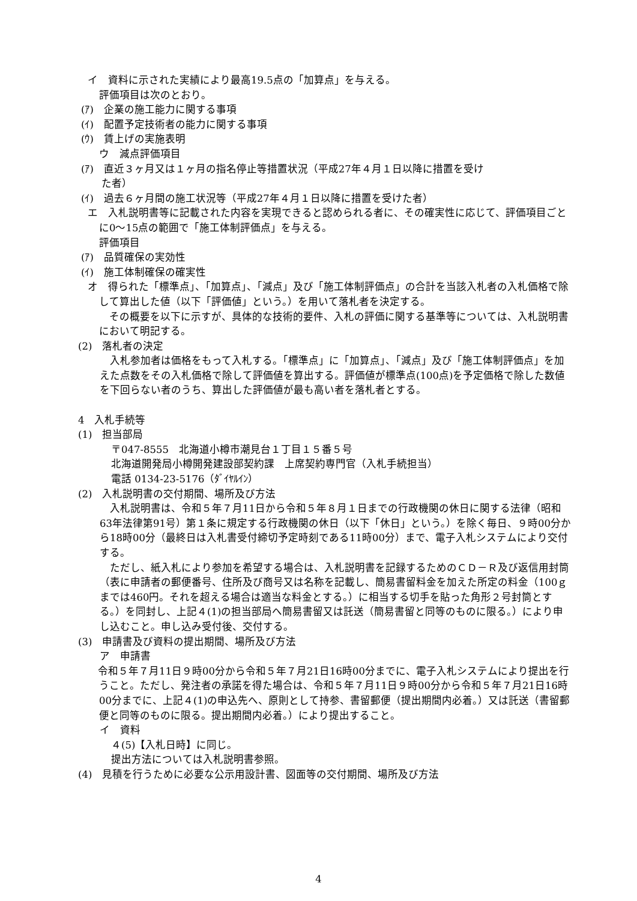イ　資料に示された実績により最高19.5点の「加算点」を与える。
評価項目は次のとおり。
(ｱ)　企業の施工能力に関する事項
(ｲ)　配置予定技術者の能力に関する事項
(ｳ)　賃上げの実施表明
ウ　減点評価項目
(ｱ)　直近３ヶ月又は１ヶ月の指名停止等措置状況（平成27年４月１日以降に措置を受け
　　た者）
(ｲ)　過去６ヶ月間の施工状況等（平成27年４月１日以降に措置を受けた者）
エ　入札説明書等に記載された内容を実現できると認められる者に、その確実性に応じて、評価項目ごとに0～15点の範囲で「施工体制評価点」を与える。
評価項目
(ｱ)　品質確保の実効性
(ｲ)　施工体制確保の確実性
オ　得られた「標準点」、「加算点」、「減点」及び「施工体制評価点」の合計を当該入札者の入札価格で除して算出した値（以下「評価値」という。）を用いて落札者を決定する。
　その概要を以下に示すが、具体的な技術的要件、入札の評価に関する基準等については、入札説明書において明記する。
(2)　落札者の決定
　入札参加者は価格をもって入札する。「標準点」に「加算点」、「減点」及び「施工体制評価点」を加えた点数をその入札価格で除して評価値を算出する。評価値が標準点(100点)を予定価格で除した数値を下回らない者のうち、算出した評価値が最も高い者を落札者とする。
4　入札手続等
(1)　担当部局
〒047-8555　北海道小樽市潮見台１丁目１５番５号
北海道開発局小樽開発建設部契約課　上席契約専門官（入札手続担当）
電話 0134-23-5176（ﾀﾞｲﾔﾙｲﾝ）
(2)　入札説明書の交付期間、場所及び方法
　入札説明書は、令和５年７月11日から令和５年８月１日までの行政機関の休日に関する法律（昭和63年法律第91号）第１条に規定する行政機関の休日（以下「休日」という。）を除く毎日、９時00分から18時00分（最終日は入札書受付締切予定時刻である11時00分）まで、電子入札システムにより交付する。
　ただし、紙入札により参加を希望する場合は、入札説明書を記録するためのＣＤ－Ｒ及び返信用封筒（表に申請者の郵便番号、住所及び商号又は名称を記載し、簡易書留料金を加えた所定の料金（100ｇまでは460円。それを超える場合は適当な料金とする。）に相当する切手を貼った角形２号封筒とする。）を同封し、上記４(1)の担当部局へ簡易書留又は託送（簡易書留と同等のものに限る。）により申し込むこと。申し込み受付後、交付する。
(3)　申請書及び資料の提出期間、場所及び方法
ア　申請書
　令和５年７月11日９時00分から令和５年７月21日16時00分までに、電子入札システムにより提出を行うこと。ただし、発注者の承諾を得た場合は、令和５年７月11日９時00分から令和５年７月21日16時00分までに、上記４(1)の申込先へ、原則として持参、書留郵便（提出期間内必着。）又は託送（書留郵便と同等のものに限る。提出期間内必着。）により提出すること。
イ　資料
４(5)【入札日時】に同じ。
提出方法については入札説明書参照。
(4)　見積を行うために必要な公示用設計書、図面等の交付期間、場所及び方法
4